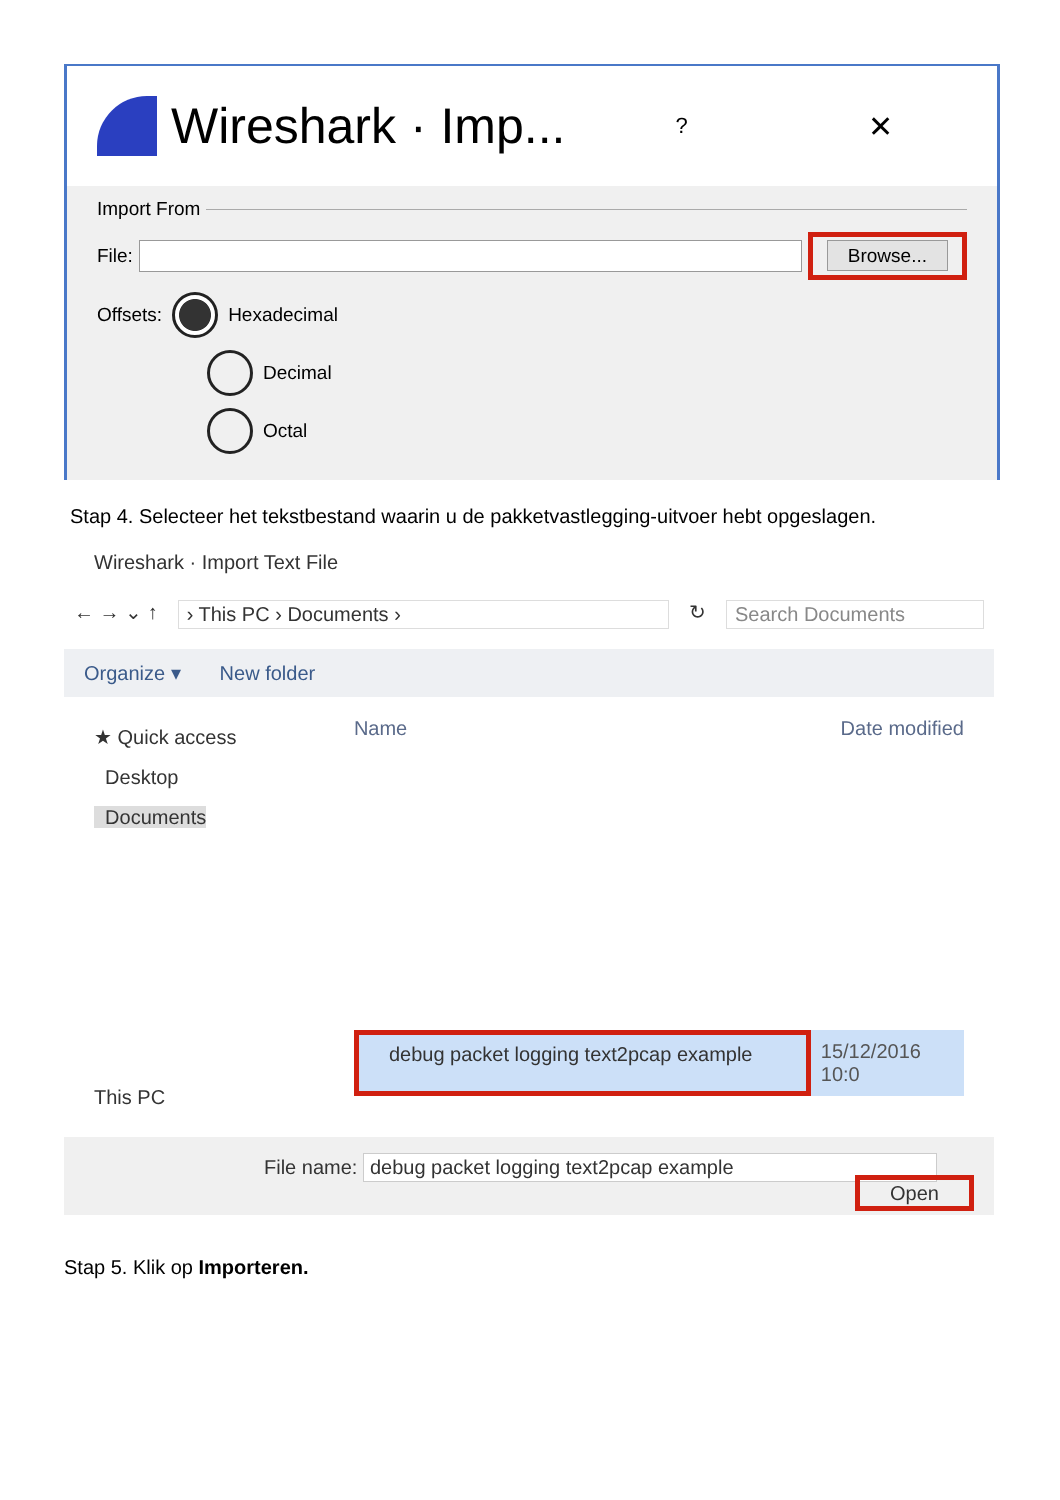Wireshark · Imp... ? ✕
Import From
File: Browse...
Offsets: Hexadecimal
Decimal
Octal
Stap 4. Selecteer het tekstbestand waarin u de pakketvastlegging-uitvoer hebt opgeslagen.
Wireshark · Import Text File
← → ⌄ ↑ › This PC › Documents › ↻ Search Documents
Organize ▾ New folder
★ Quick access
Desktop
Documents
This PC
Name Date modified
debug packet logging text2pcap example 15/12/2016 10:0
File name: debug packet logging text2pcap example
Open
Stap 5. Klik op Importeren.